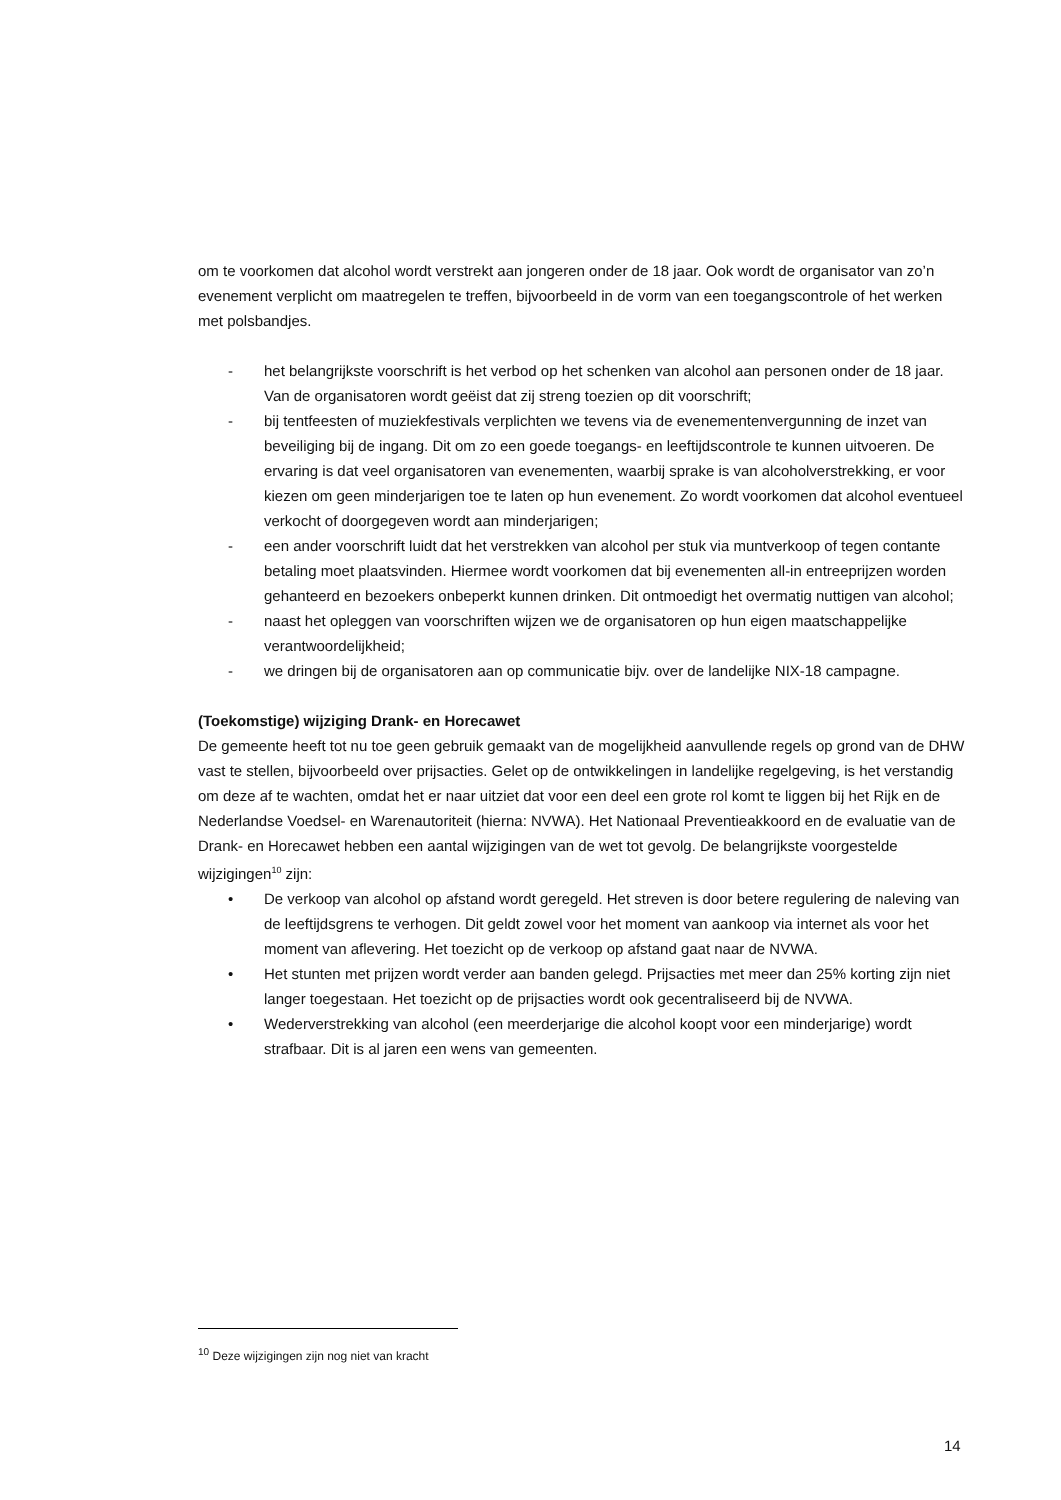om te voorkomen dat alcohol wordt verstrekt aan jongeren onder de 18 jaar. Ook wordt de organisator van zo’n evenement verplicht om maatregelen te treffen, bijvoorbeeld in de vorm van een toegangscontrole of het werken met polsbandjes.
- het belangrijkste voorschrift is het verbod op het schenken van alcohol aan personen onder de 18 jaar. Van de organisatoren wordt geëist dat zij streng toezien op dit voorschrift;
- bij tentfeesten of muziekfestivals verplichten we tevens via de evenementenvergunning de inzet van beveiliging bij de ingang. Dit om zo een goede toegangs- en leeftijdscontrole te kunnen uitvoeren. De ervaring is dat veel organisatoren van evenementen, waarbij sprake is van alcoholverstrekking, er voor kiezen om geen minderjarigen toe te laten op hun evenement. Zo wordt voorkomen dat alcohol eventueel verkocht of doorgegeven wordt aan minderjarigen;
- een ander voorschrift luidt dat het verstrekken van alcohol per stuk via muntverkoop of tegen contante betaling moet plaatsvinden. Hiermee wordt voorkomen dat bij evenementen all-in entreeprijzen worden gehanteerd en bezoekers onbeperkt kunnen drinken. Dit ontmoedigt het overmatig nuttigen van alcohol;
- naast het opleggen van voorschriften wijzen we de organisatoren op hun eigen maatschappelijke verantwoordelijkheid;
- we dringen bij de organisatoren aan op communicatie bijv. over de landelijke NIX-18 campagne.
(Toekomstige) wijziging Drank- en Horecawet
De gemeente heeft tot nu toe geen gebruik gemaakt van de mogelijkheid aanvullende regels op grond van de DHW vast te stellen, bijvoorbeeld over prijsacties. Gelet op de ontwikkelingen in landelijke regelgeving, is het verstandig om deze af te wachten, omdat het er naar uitziet dat voor een deel een grote rol komt te liggen bij het Rijk en de Nederlandse Voedsel- en Warenautoriteit (hierna: NVWA). Het Nationaal Preventieakkoord en de evaluatie van de Drank- en Horecawet hebben een aantal wijzigingen van de wet tot gevolg. De belangrijkste voorgestelde wijzigingen<sup>10</sup> zijn:
• De verkoop van alcohol op afstand wordt geregeld. Het streven is door betere regulering de naleving van de leeftijdsgrens te verhogen. Dit geldt zowel voor het moment van aankoop via internet als voor het moment van aflevering. Het toezicht op de verkoop op afstand gaat naar de NVWA.
• Het stunten met prijzen wordt verder aan banden gelegd. Prijsacties met meer dan 25% korting zijn niet langer toegestaan. Het toezicht op de prijsacties wordt ook gecentraliseerd bij de NVWA.
• Wederverstrekking van alcohol (een meerderjarige die alcohol koopt voor een minderjarige) wordt strafbaar. Dit is al jaren een wens van gemeenten.
<sup>10</sup> Deze wijzigingen zijn nog niet van kracht
14